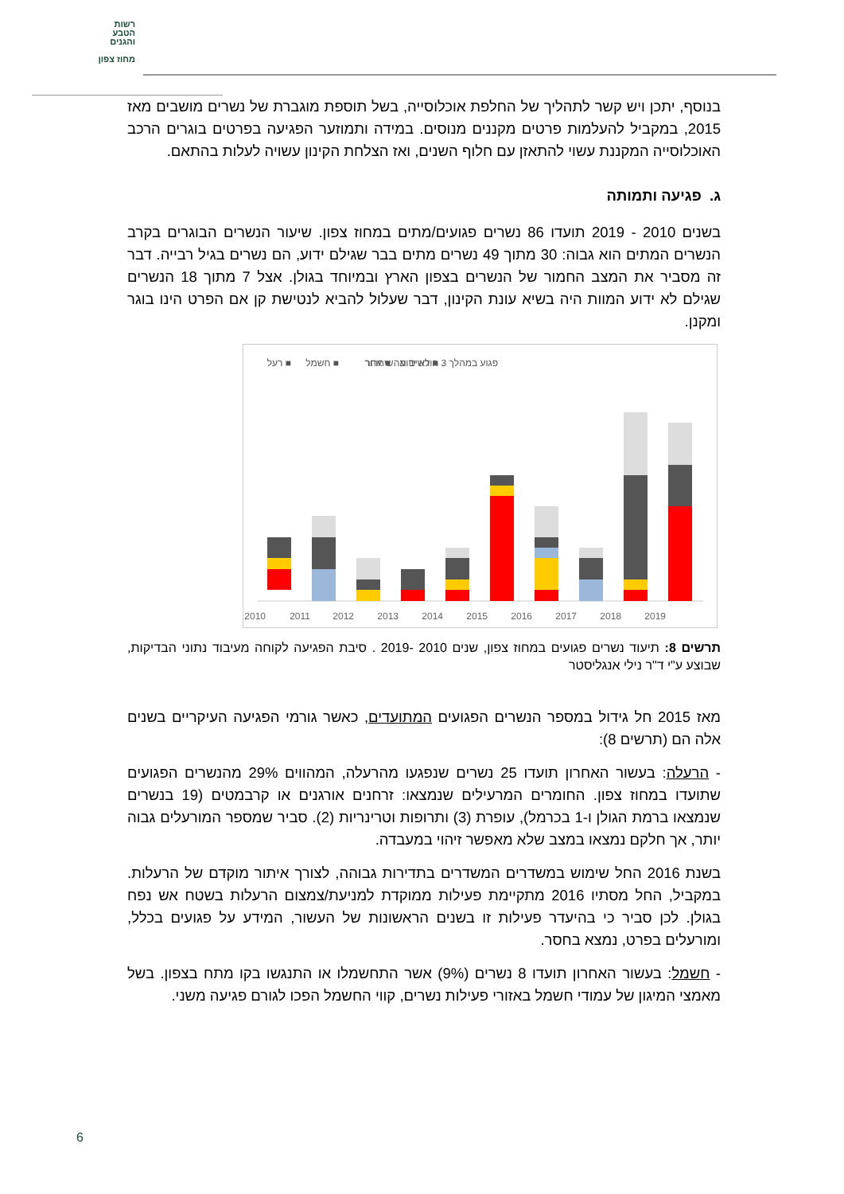רשות
הטבע
והגנים
מחוז צפון
בנוסף, יתכן ויש קשר לתהליך של החלפת אוכלוסייה, בשל תוספת מוגברת של נשרים מושבים מאז 2015, במקביל להעלמות פרטים מקננים מנוסים. במידה ותמוזער הפגיעה בפרטים בוגרים הרכב האוכלוסייה המקננת עשוי להתאזן עם חלוף השנים, ואז הצלחת הקינון עשויה לעלות בהתאם.
ג. פגיעה ותמותה
בשנים 2010 - 2019 תועדו 86 נשרים פגועים/מתים במחוז צפון. שיעור הנשרים הבוגרים בקרב הנשרים המתים הוא גבוה: 30 מתוך 49 נשרים מתים בבר שגילם ידוע, הם נשרים בגיל רבייה. דבר זה מסביר את המצב החמור של הנשרים בצפון הארץ ובמיוחד בגולן. אצל 7 מתוך 18 הנשרים שגילם לא ידוע המוות היה בשיא עונת הקינון, דבר שעלול להביא לנטישת קן אם הפרט הינו בוגר ומקנן.
■ רעל
■ חשמל
■ אחר
■ לא ידוע
פגוע במהלך 3 חודשים מהשיחרור
2010
2011
2012
2013
2014
2015
2016
2017
2018
2019
תרשים 8: תיעוד נשרים פגועים במחוז צפון, שנים 2010 -2019 . סיבת הפגיעה לקוחה מעיבוד נתוני הבדיקות, שבוצע ע"י ד"ר נילי אנגליסטר
מאז 2015 חל גידול במספר הנשרים הפגועים המתועדים, כאשר גורמי הפגיעה העיקריים בשנים אלה הם (תרשים 8):
- הרעלה: בעשור האחרון תועדו 25 נשרים שנפגעו מהרעלה, המהווים 29% מהנשרים הפגועים שתועדו במחוז צפון. החומרים המרעילים שנמצאו: זרחנים אורגנים או קרבמטים (19 בנשרים שנמצאו ברמת הגולן ו-1 בכרמל), עופרת (3) ותרופות וטרינריות (2). סביר שמספר המורעלים גבוה יותר, אך חלקם נמצאו במצב שלא מאפשר זיהוי במעבדה.
בשנת 2016 החל שימוש במשדרים המשדרים בתדירות גבוהה, לצורך איתור מוקדם של הרעלות. במקביל, החל מסתיו 2016 מתקיימת פעילות ממוקדת למניעת/צמצום הרעלות בשטח אש נפח בגולן. לכן סביר כי בהיעדר פעילות זו בשנים הראשונות של העשור, המידע על פגועים בכלל, ומורעלים בפרט, נמצא בחסר.
- חשמל: בעשור האחרון תועדו 8 נשרים (9%) אשר התחשמלו או התנגשו בקו מתח בצפון. בשל מאמצי המיגון של עמודי חשמל באזורי פעילות נשרים, קווי החשמל הפכו לגורם פגיעה משני.
6